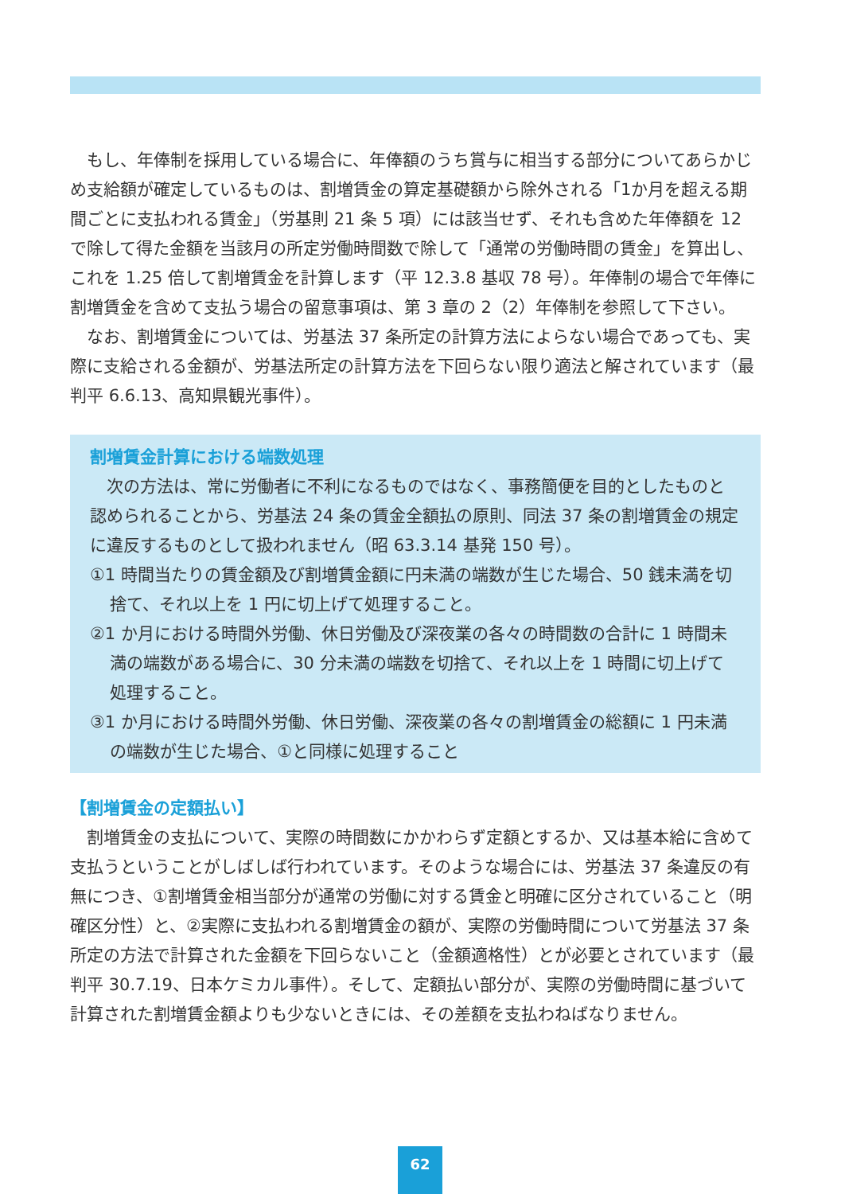もし、年俸制を採用している場合に、年俸額のうち賞与に相当する部分についてあらかじめ支給額が確定しているものは、割増賃金の算定基礎額から除外される「1か月を超える期間ごとに支払われる賃金」（労基則 21 条 5 項）には該当せず、それも含めた年俸額を 12 で除して得た金額を当該月の所定労働時間数で除して「通常の労働時間の賃金」を算出し、これを 1.25 倍して割増賃金を計算します（平 12.3.8 基収 78 号）。年俸制の場合で年俸に割増賃金を含めて支払う場合の留意事項は、第 3 章の 2（2）年俸制を参照して下さい。
なお、割増賃金については、労基法 37 条所定の計算方法によらない場合であっても、実際に支給される金額が、労基法所定の計算方法を下回らない限り適法と解されています（最判平 6.6.13、高知県観光事件）。
割増賃金計算における端数処理
次の方法は、常に労働者に不利になるものではなく、事務簡便を目的としたものと認められることから、労基法 24 条の賃金全額払の原則、同法 37 条の割増賃金の規定に違反するものとして扱われません（昭 63.3.14 基発 150 号）。
①1 時間当たりの賃金額及び割増賃金額に円未満の端数が生じた場合、50 銭未満を切捨て、それ以上を 1 円に切上げて処理すること。
②1 か月における時間外労働、休日労働及び深夜業の各々の時間数の合計に 1 時間未満の端数がある場合に、30 分未満の端数を切捨て、それ以上を 1 時間に切上げて処理すること。
③1 か月における時間外労働、休日労働、深夜業の各々の割増賃金の総額に 1 円未満の端数が生じた場合、①と同様に処理すること
【割増賃金の定額払い】
割増賃金の支払について、実際の時間数にかかわらず定額とするか、又は基本給に含めて支払うということがしばしば行われています。そのような場合には、労基法 37 条違反の有無につき、①割増賃金相当部分が通常の労働に対する賃金と明確に区分されていること（明確区分性）と、②実際に支払われる割増賃金の額が、実際の労働時間について労基法 37 条所定の方法で計算された金額を下回らないこと（金額適格性）とが必要とされています（最判平 30.7.19、日本ケミカル事件）。そして、定額払い部分が、実際の労働時間に基づいて計算された割増賃金額よりも少ないときには、その差額を支払わねばなりません。
62